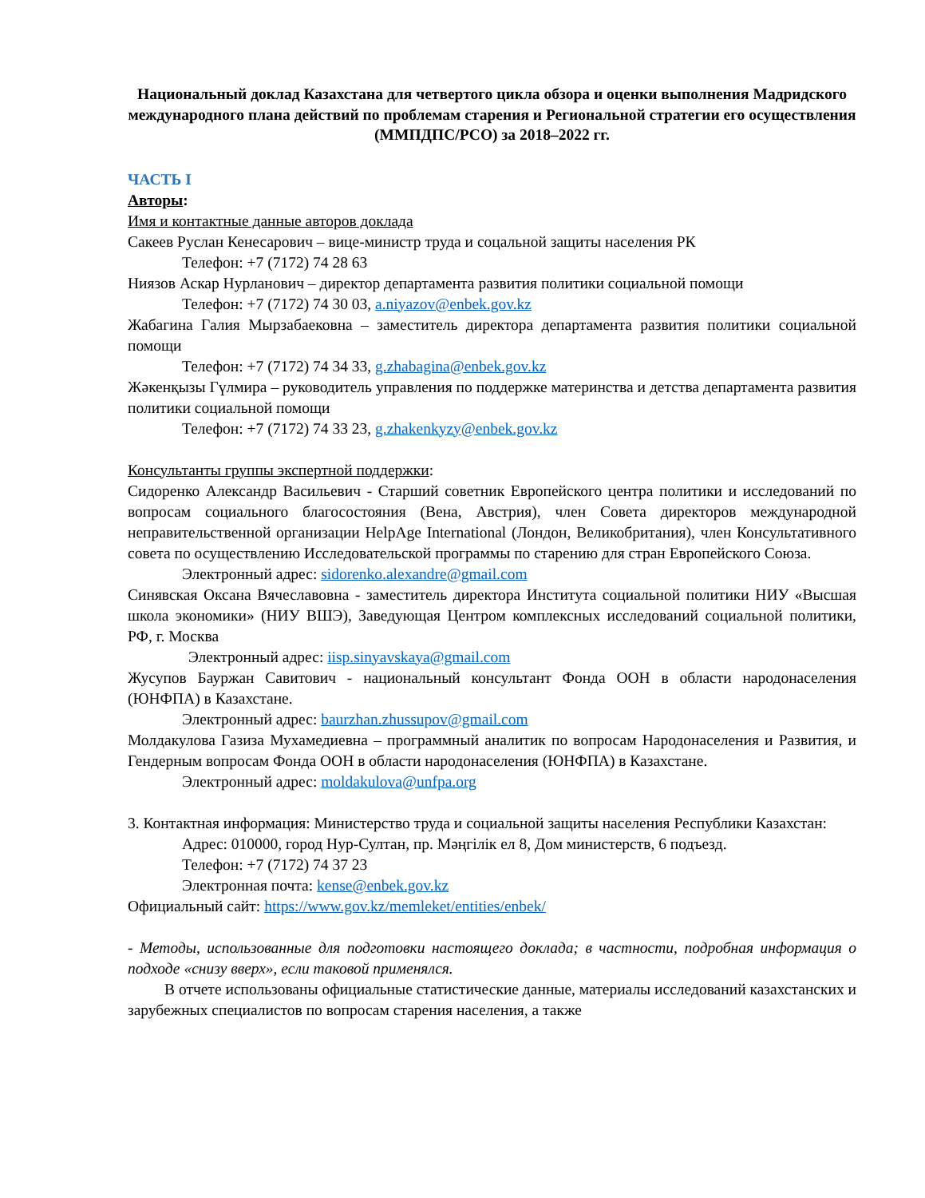Национальный доклад Казахстана для четвертого цикла обзора и оценки выполнения Мадридского международного плана действий по проблемам старения и Региональной стратегии его осуществления (ММПДПС/РСО) за 2018–2022 гг.
ЧАСТЬ I
Авторы:
Имя и контактные данные авторов доклада
Сакеев Руслан Кенесарович – вице-министр труда и соцальной защиты населения РК
Телефон: +7 (7172) 74 28 63
Ниязов Аскар Нурланович – директор департамента развития политики социальной помощи
Телефон: +7 (7172) 74 30 03, a.niyazov@enbek.gov.kz
Жабагина Галия Мырзабаековна – заместитель директора департамента развития политики социальной помощи
Телефон: +7 (7172) 74 34 33, g.zhabagina@enbek.gov.kz
Жәкенқызы Гүлмира – руководитель управления по поддержке материнства и детства департамента развития политики социальной помощи
Телефон: +7 (7172) 74 33 23, g.zhakenkyzy@enbek.gov.kz
Консультанты группы экспертной поддержки:
Сидоренко Александр Васильевич - Старший советник Европейского центра политики и исследований по вопросам социального благосостояния (Вена, Австрия), член Совета директоров международной неправительственной организации HelpAge International (Лондон, Великобритания), член Консультативного совета по осуществлению Исследовательской программы по старению для стран Европейского Союза.
Электронный адрес: sidorenko.alexandre@gmail.com
Синявская Оксана Вячеславовна - заместитель директора Института социальной политики НИУ «Высшая школа экономики» (НИУ ВШЭ), Заведующая Центром комплексных исследований социальной политики, РФ, г. Москва
Электронный адрес: iisp.sinyavskaya@gmail.com
Жусупов Бауржан Савитович - национальный консультант Фонда ООН в области народонаселения (ЮНФПА) в Казахстане.
Электронный адрес: baurzhan.zhussupov@gmail.com
Молдакулова Газиза Мухамедиевна – программный аналитик по вопросам Народонаселения и Развития, и Гендерным вопросам Фонда ООН в области народонаселения (ЮНФПА) в Казахстане.
Электронный адрес: moldakulova@unfpa.org
3. Контактная информация: Министерство труда и социальной защиты населения Республики Казахстан:
Адрес: 010000, город Нур-Султан, пр. Мәңгілік ел 8, Дом министерств, 6 подъезд.
Телефон: +7 (7172) 74 37 23
Электронная почта: kense@enbek.gov.kz
Официальный сайт: https://www.gov.kz/memleket/entities/enbek/
- Методы, использованные для подготовки настоящего доклада; в частности, подробная информация о подходе «снизу вверх», если таковой применялся.
В отчете использованы официальные статистические данные, материалы исследований казахстанских и зарубежных специалистов по вопросам старения населения, а также